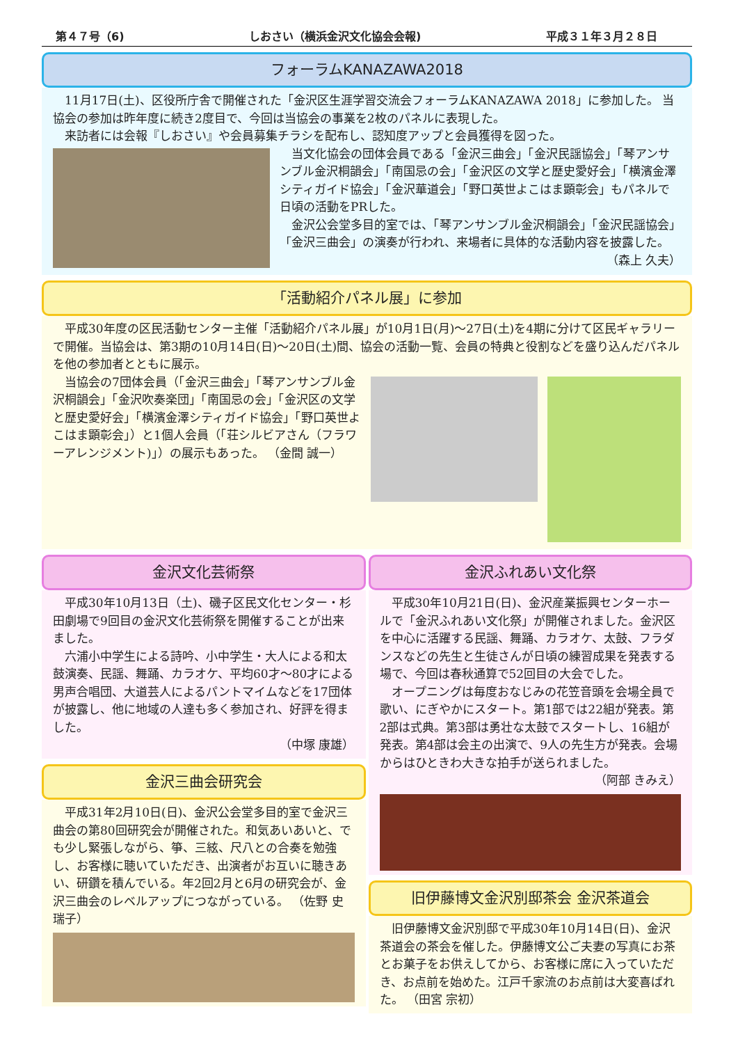第４７号（6) しおさい（横浜金沢文化協会会報) 平成３１年３月２８日
フォーラムKANAZAWA2018
11月17日(土)、区役所庁舎で開催された「金沢区生涯学習交流会フォーラムKANAZAWA 2018」に参加した。 当協会の参加は昨年度に続き2度目で、今回は当協会の事業を2枚のパネルに表現した。
来訪者には会報『しおさい』や会員募集チラシを配布し、認知度アップと会員獲得を図った。
当文化協会の団体会員である「金沢三曲会」「金沢民謡協会」「琴アンサンブル金沢桐韻会」「南国忌の会」「金沢区の文学と歴史愛好会」「横濱金澤シティガイド協会」「金沢華道会」「野口英世よこはま顕彰会」もパネルで日頃の活動をPRした。
金沢公会堂多目的室では、「琴アンサンブル金沢桐韻会」「金沢民謡協会」「金沢三曲会」の演奏が行われ、来場者に具体的な活動内容を披露した。
（森上 久夫）
「活動紹介パネル展」に参加
平成30年度の区民活動センター主催「活動紹介パネル展」が10月1日(月)～27日(土)を4期に分けて区民ギャラリーで開催。当協会は、第3期の10月14日(日)～20日(土)間、協会の活動一覧、会員の特典と役割などを盛り込んだパネルを他の参加者とともに展示。
当協会の7団体会員（「金沢三曲会」「琴アンサンブル金沢桐韻会」「金沢吹奏楽団」「南国忌の会」「金沢区の文学と歴史愛好会」「横濱金澤シティガイド協会」「野口英世よこはま顕彰会」）と1個人会員（「荘シルビアさん（フラワーアレンジメント)」）の展示もあった。 （金間 誠一）
金沢文化芸術祭
平成30年10月13日（土)、磯子区民文化センター・杉田劇場で9回目の金沢文化芸術祭を開催することが出来ました。
六浦小中学生による詩吟、小中学生・大人による和太鼓演奏、民謡、舞踊、カラオケ、平均60才～80才による男声合唱団、大道芸人によるパントマイムなどを17団体が披露し、他に地域の人達も多く参加され、好評を得ました。
（中塚 康雄）
金沢三曲会研究会
平成31年2月10日(日)、金沢公会堂多目的室で金沢三曲会の第80回研究会が開催された。和気あいあいと、でも少し緊張しながら、箏、三絃、尺八との合奏を勉強し、お客様に聴いていただき、出演者がお互いに聴きあい、研鑽を積んでいる。年2回2月と6月の研究会が、金沢三曲会のレベルアップにつながっている。 （佐野 史瑞子）
金沢ふれあい文化祭
平成30年10月21日(日)、金沢産業振興センターホールで「金沢ふれあい文化祭」が開催されました。金沢区を中心に活躍する民謡、舞踊、カラオケ、太鼓、フラダンスなどの先生と生徒さんが日頃の練習成果を発表する場で、今回は春秋通算で52回目の大会でした。
オープニングは毎度おなじみの花笠音頭を会場全員で歌い、にぎやかにスタート。第1部では22組が発表。第2部は式典。第3部は勇壮な太鼓でスタートし、16組が発表。第4部は会主の出演で、9人の先生方が発表。会場からはひときわ大きな拍手が送られました。
（阿部 きみえ）
旧伊藤博文金沢別邸茶会 金沢茶道会
旧伊藤博文金沢別邸で平成30年10月14日(日)、金沢茶道会の茶会を催した。伊藤博文公ご夫妻の写真にお茶とお菓子をお供えしてから、お客様に席に入っていただき、お点前を始めた。江戸千家流のお点前は大変喜ばれた。 （田宮 宗初）